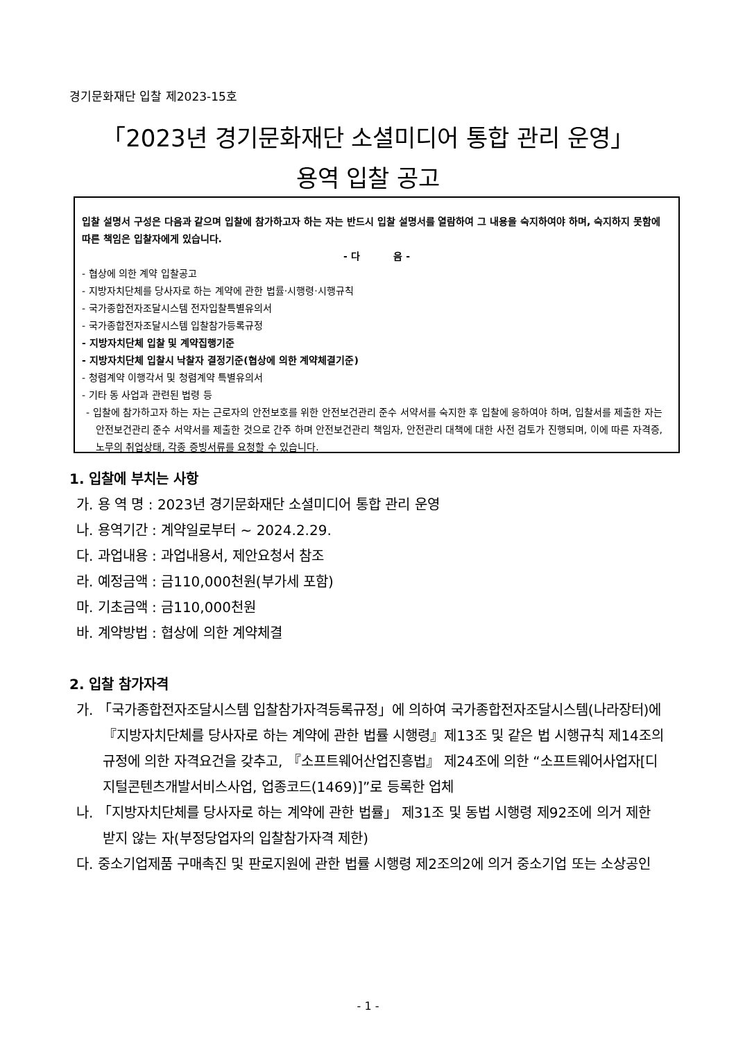경기문화재단 입찰 제2023-15호
「2023년 경기문화재단 소셜미디어 통합 관리 운영」
용역 입찰 공고
입찰 설명서 구성은 다음과 같으며 입찰에 참가하고자 하는 자는 반드시 입찰 설명서를 열람하여 그 내용을 숙지하여야 하며, 숙지하지 못함에 따른 책임은 입찰자에게 있습니다.
- 다 음 -
- 협상에 의한 계약 입찰공고
- 지방자치단체를 당사자로 하는 계약에 관한 법률·시행령·시행규칙
- 국가종합전자조달시스템 전자입찰특별유의서
- 국가종합전자조달시스템 입찰참가등록규정
- 지방자치단체 입찰 및 계약집행기준
- 지방자치단체 입찰시 낙찰자 결정기준(협상에 의한 계약체결기준)
- 청렴계약 이행각서 및 청렴계약 특별유의서
- 기타 동 사업과 관련된 법령 등
- 입찰에 참가하고자 하는 자는 근로자의 안전보호를 위한 안전보건관리 준수 서약서를 숙지한 후 입찰에 응하여야 하며, 입찰서를 제출한 자는 안전보건관리 준수 서약서를 제출한 것으로 간주 하며 안전보건관리 책임자, 안전관리 대책에 대한 사전 검토가 진행되며, 이에 따른 자격증, 노무의 취업상태, 각종 증빙서류를 요청할 수 있습니다.
1. 입찰에 부치는 사항
가. 용 역 명 : 2023년 경기문화재단 소셜미디어 통합 관리 운영
나. 용역기간 : 계약일로부터 ~ 2024.2.29.
다. 과업내용 : 과업내용서, 제안요청서 참조
라. 예정금액 : 금110,000천원(부가세 포함)
마. 기초금액 : 금110,000천원
바. 계약방법 : 협상에 의한 계약체결
2. 입찰 참가자격
가. 「국가종합전자조달시스템 입찰참가자격등록규정」에 의하여 국가종합전자조달시스템(나라장터)에 『지방자치단체를 당사자로 하는 계약에 관한 법률 시행령』제13조 및 같은 법 시행규칙 제14조의 규정에 의한 자격요건을 갖추고, 『소프트웨어산업진흥법』 제24조에 의한 “소프트웨어사업자[디지털콘텐츠개발서비스사업, 업종코드(1469)]”로 등록한 업체
나. 「지방자치단체를 당사자로 하는 계약에 관한 법률」 제31조 및 동법 시행령 제92조에 의거 제한 받지 않는 자(부정당업자의 입찰참가자격 제한)
다. 중소기업제품 구매촉진 및 판로지원에 관한 법률 시행령 제2조의2에 의거 중소기업 또는 소상공인
- 1 -